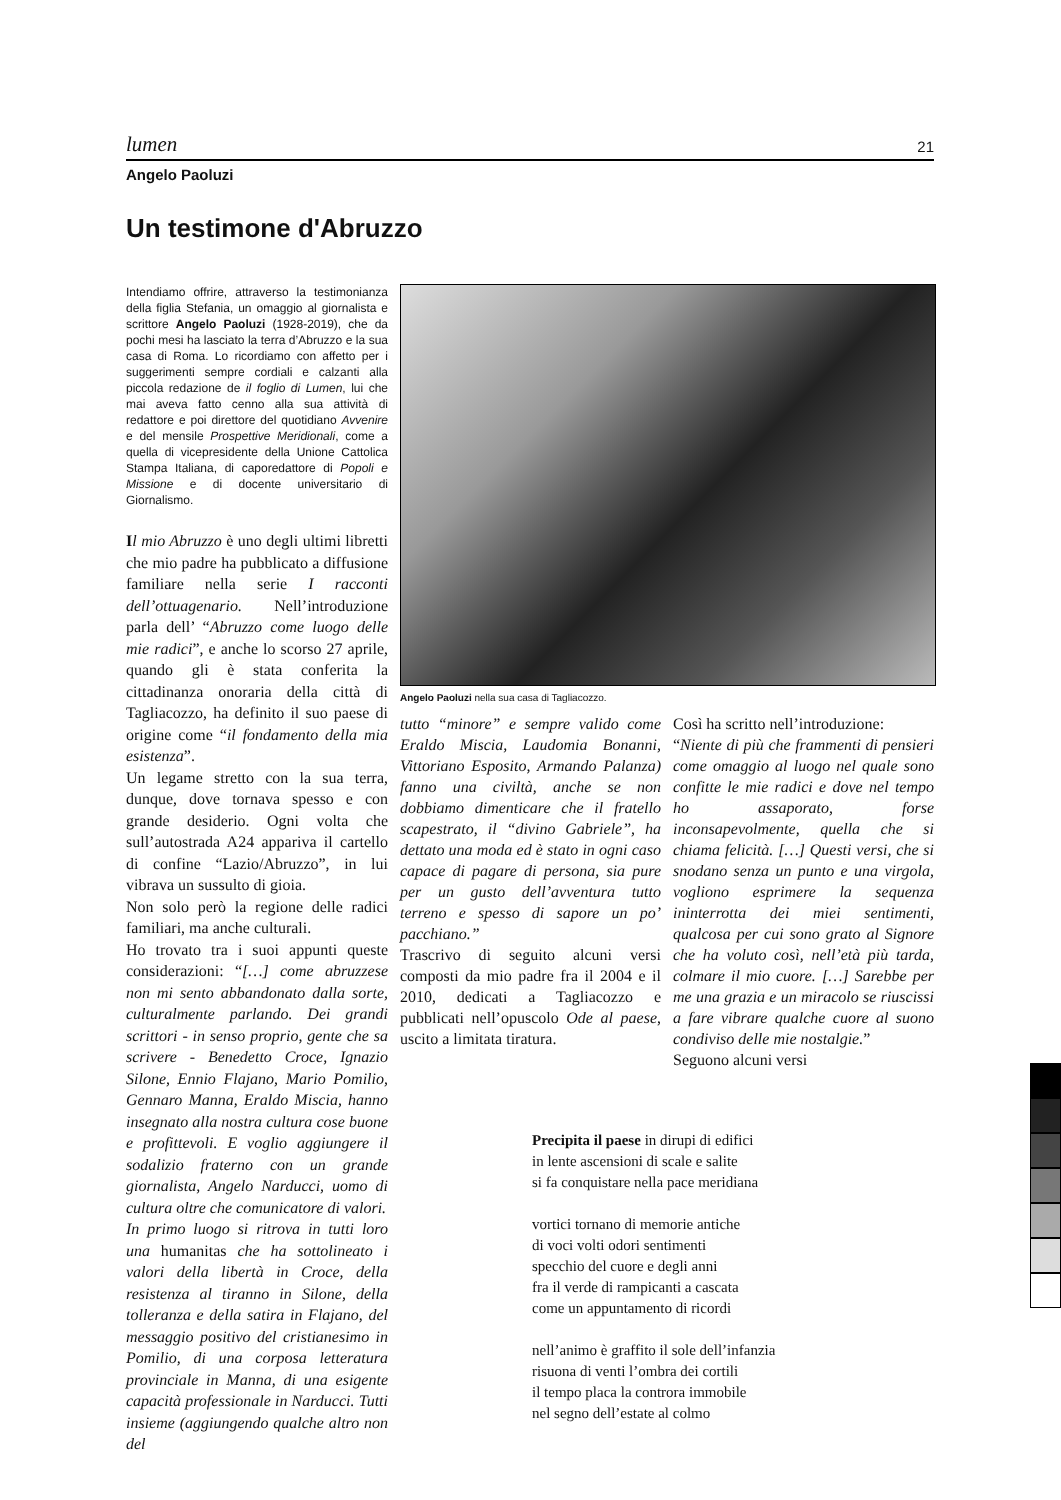lumen 21
Angelo Paoluzi
Un testimone d'Abruzzo
Intendiamo offrire, attraverso la testimonianza della figlia Stefania, un omaggio al giornalista e scrittore Angelo Paoluzi (1928-2019), che da pochi mesi ha lasciato la terra d’Abruzzo e la sua casa di Roma. Lo ricordiamo con affetto per i suggerimenti sempre cordiali e calzanti alla piccola redazione de il foglio di Lumen, lui che mai aveva fatto cenno alla sua attività di redattore e poi direttore del quotidiano Avvenire e del mensile Prospettive Meridionali, come a quella di vicepresidente della Unione Cattolica Stampa Italiana, di caporedattore di Popoli e Missione e di docente universitario di Giornalismo.
Il mio Abruzzo è uno degli ultimi libretti che mio padre ha pubblicato a diffusione familiare nella serie I racconti dell’ottuagenario. Nell’introduzione parla dell’ “Abruzzo come luogo delle mie radici”, e anche lo scorso 27 aprile, quando gli è stata conferita la cittadinanza onoraria della città di Tagliacozzo, ha definito il suo paese di origine come “il fondamento della mia esistenza”.
Un legame stretto con la sua terra, dunque, dove tornava spesso e con grande desiderio. Ogni volta che sull’autostrada A24 appariva il cartello di confine “Lazio/Abruzzo”, in lui vibrava un sussulto di gioia.
Non solo però la regione delle radici familiari, ma anche culturali.
Ho trovato tra i suoi appunti queste considerazioni: “[…] come abruzzese non mi sento abbandonato dalla sorte, culturalmente parlando. Dei grandi scrittori - in senso proprio, gente che sa scrivere - Benedetto Croce, Ignazio Silone, Ennio Flajano, Mario Pomilio, Gennaro Manna, Eraldo Miscia, hanno insegnato alla nostra cultura cose buone e profittevoli. E voglio aggiungere il sodalizio fraterno con un grande giornalista, Angelo Narducci, uomo di cultura oltre che comunicatore di valori.
In primo luogo si ritrova in tutti loro una humanitas che ha sottolineato i valori della libertà in Croce, della resistenza al tiranno in Silone, della tolleranza e della satira in Flajano, del messaggio positivo del cristianesimo in Pomilio, di una corposa letteratura provinciale in Manna, di una esigente capacità professionale in Narducci. Tutti insieme (aggiungendo qualche altro non del
Angelo Paoluzi nella sua casa di Tagliacozzo.
tutto “minore” e sempre valido come Eraldo Miscia, Laudomia Bonanni, Vittoriano Esposito, Armando Palanza) fanno una civiltà, anche se non dobbiamo dimenticare che il fratello scapestrato, il “divino Gabriele”, ha dettato una moda ed è stato in ogni caso capace di pagare di persona, sia pure per un gusto dell’avventura tutto terreno e spesso di sapore un po’ pacchiano.”
Trascrivo di seguito alcuni versi composti da mio padre fra il 2004 e il 2010, dedicati a Tagliacozzo e pubblicati nell’opuscolo Ode al paese, uscito a limitata tiratura.
Così ha scritto nell’introduzione:
“Niente di più che frammenti di pensieri come omaggio al luogo nel quale sono confitte le mie radici e dove nel tempo ho assaporato, forse inconsapevolmente, quella che si chiama felicità. […] Questi versi, che si snodano senza un punto e una virgola, vogliono esprimere la sequenza ininterrotta dei miei sentimenti, qualcosa per cui sono grato al Signore che ha voluto così, nell’età più tarda, colmare il mio cuore. […] Sarebbe per me una grazia e un miracolo se riuscissi a fare vibrare qualche cuore al suono condiviso delle mie nostalgie.”
Seguono alcuni versi
Precipita il paese in dirupi di edifici
in lente ascensioni di scale e salite
si fa conquistare nella pace meridiana
vortici tornano di memorie antiche
di voci volti odori sentimenti
specchio del cuore e degli anni
fra il verde di rampicanti a cascata
come un appuntamento di ricordi
nell’animo è graffito il sole dell’infanzia
risuona di venti l’ombra dei cortili
il tempo placa la controra immobile
nel segno dell’estate al colmo